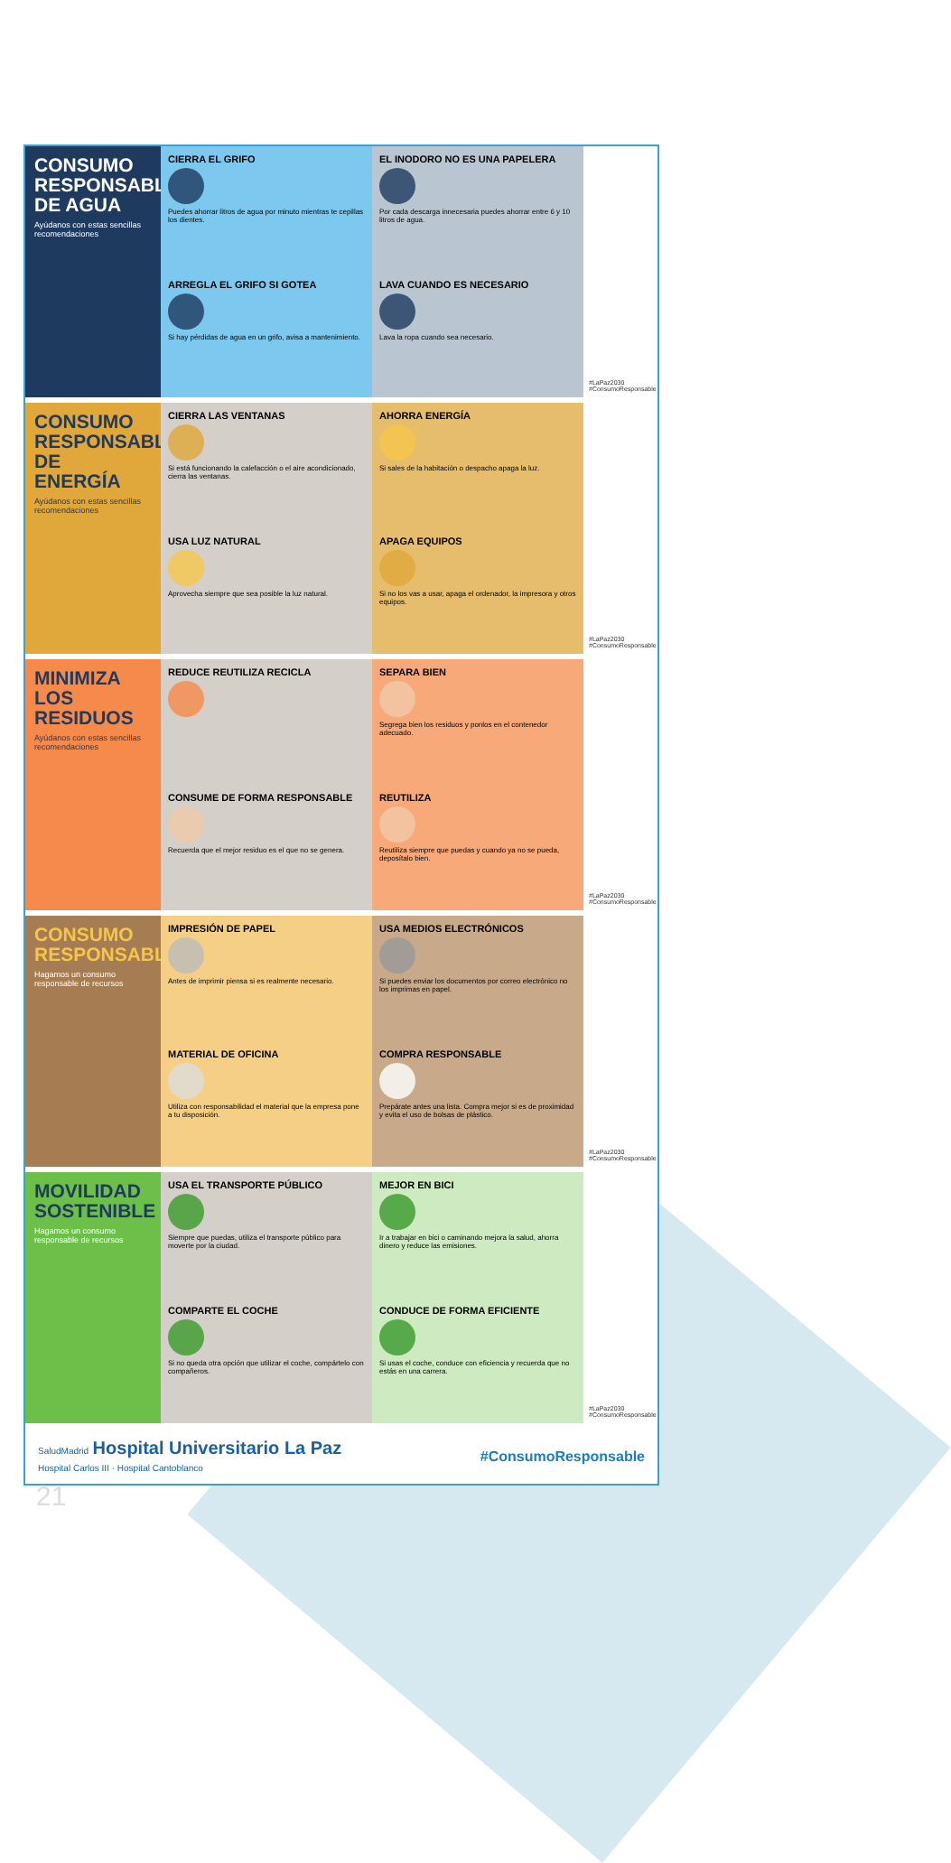CONSUMO RESPONSABLE DE AGUA
Ayúdanos con estas sencillas recomendaciones
CIERRA EL GRIFO
Puedes ahorrar litros de agua por minuto mientras te cepillas los dientes.
EL INODORO NO ES UNA PAPELERA
Por cada descarga innecesaria puedes ahorrar entre 6 y 10 litros de agua.
ARREGLA EL GRIFO SI GOTEA
Si hay pérdidas de agua en un grifo, avisa a mantenimiento.
LAVA CUANDO ES NECESARIO
Lava la ropa cuando sea necesario.
#LaPaz2030 #ConsumoResponsable
CONSUMO RESPONSABLE DE ENERGÍA
Ayúdanos con estas sencillas recomendaciones
CIERRA LAS VENTANAS
Si está funcionando la calefacción o el aire acondicionado, cierra las ventanas.
AHORRA ENERGÍA
Si sales de la habitación o despacho apaga la luz.
USA LUZ NATURAL
Aprovecha siempre que sea posible la luz natural.
APAGA EQUIPOS
Si no los vas a usar, apaga el ordenador, la impresora y otros equipos.
#LaPaz2030 #ConsumoResponsable
MINIMIZA LOS RESIDUOS
Ayúdanos con estas sencillas recomendaciones
REDUCE REUTILIZA RECICLA
SEPARA BIEN
Segrega bien los residuos y ponlos en el contenedor adecuado.
CONSUME DE FORMA RESPONSABLE
Recuerda que el mejor residuo es el que no se genera.
REUTILIZA
Reutiliza siempre que puedas y cuando ya no se pueda, deposítalo bien.
#LaPaz2030 #ConsumoResponsable
CONSUMO RESPONSABLE
Hagamos un consumo responsable de recursos
IMPRESIÓN DE PAPEL
Antes de imprimir piensa si es realmente necesario.
USA MEDIOS ELECTRÓNICOS
Si puedes enviar los documentos por correo electrónico no los imprimas en papel.
MATERIAL DE OFICINA
Utiliza con responsabilidad el material que la empresa pone a tu disposición.
COMPRA RESPONSABLE
Prepárate antes una lista. Compra mejor si es de proximidad y evita el uso de bolsas de plástico.
#LaPaz2030 #ConsumoResponsable
MOVILIDAD SOSTENIBLE
Hagamos un consumo responsable de recursos
USA EL TRANSPORTE PÚBLICO
Siempre que puedas, utiliza el transporte público para moverte por la ciudad.
MEJOR EN BICI
Ir a trabajar en bici o caminando mejora la salud, ahorra dinero y reduce las emisiones.
COMPARTE EL COCHE
Si no queda otra opción que utilizar el coche, compártelo con compañeros.
CONDUCE DE FORMA EFICIENTE
Si usas el coche, conduce con eficiencia y recuerda que no estás en una carrera.
#LaPaz2030 #ConsumoResponsable
SaludMadrid Hospital Universitario La Paz
Hospital Carlos III · Hospital Cantoblanco
#ConsumoResponsable
21